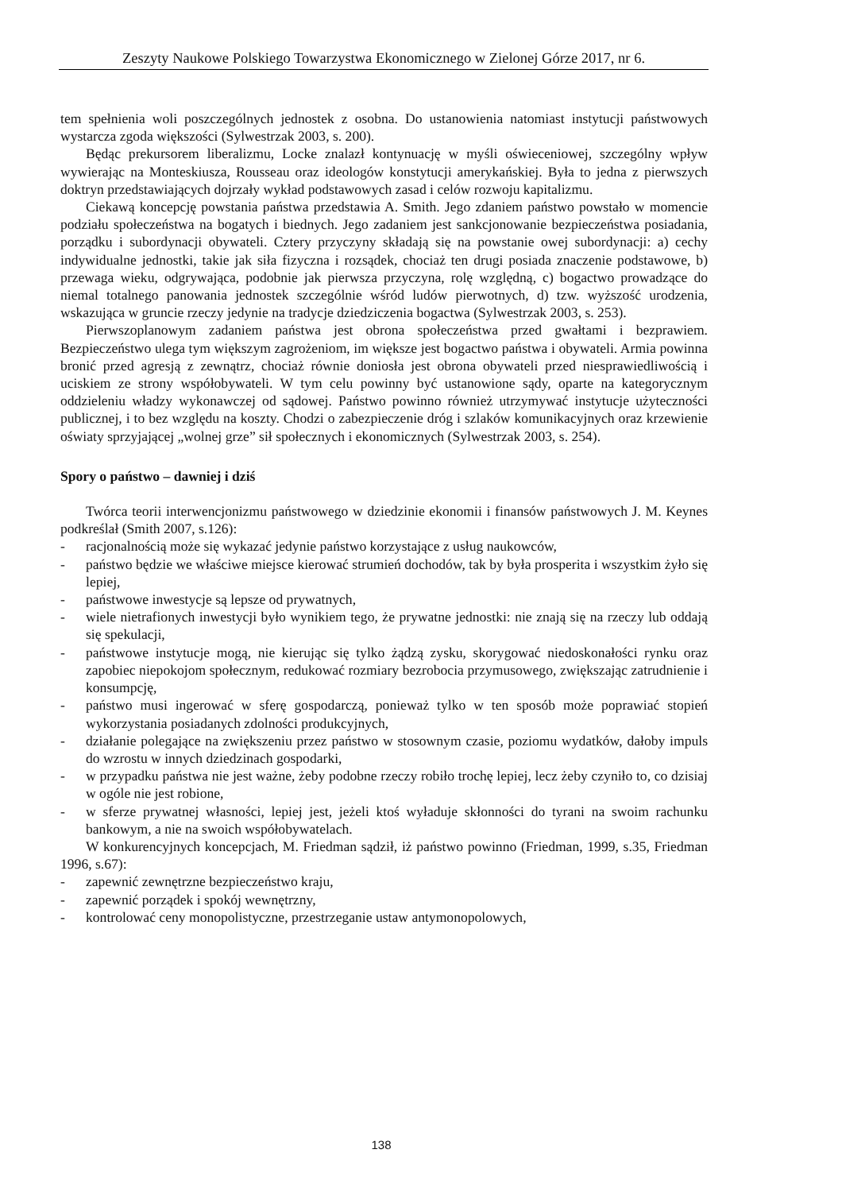Zeszyty Naukowe Polskiego Towarzystwa Ekonomicznego w Zielonej Górze 2017, nr 6.
tem spełnienia woli poszczególnych jednostek z osobna. Do ustanowienia natomiast instytucji państwowych wystarcza zgoda większości (Sylwestrzak 2003, s. 200).
Będąc prekursorem liberalizmu, Locke znalazł kontynuację w myśli oświeceniowej, szczególny wpływ wywierając na Monteskiusza, Rousseau oraz ideologów konstytucji amerykańskiej. Była to jedna z pierwszych doktryn przedstawiających dojrzały wykład podstawowych zasad i celów rozwoju kapitalizmu.
Ciekawą koncepcję powstania państwa przedstawia A. Smith. Jego zdaniem państwo powstało w momencie podziału społeczeństwa na bogatych i biednych. Jego zadaniem jest sankcjonowanie bezpieczeństwa posiadania, porządku i subordynacji obywateli. Cztery przyczyny składają się na powstanie owej subordynacji: a) cechy indywidualne jednostki, takie jak siła fizyczna i rozsądek, chociaż ten drugi posiada znaczenie podstawowe, b) przewaga wieku, odgrywająca, podobnie jak pierwsza przyczyna, rolę względną, c) bogactwo prowadzące do niemal totalnego panowania jednostek szczególnie wśród ludów pierwotnych, d) tzw. wyższość urodzenia, wskazująca w gruncie rzeczy jedynie na tradycje dziedziczenia bogactwa (Sylwestrzak 2003, s. 253).
Pierwszoplanowym zadaniem państwa jest obrona społeczeństwa przed gwałtami i bezprawiem. Bezpieczeństwo ulega tym większym zagrożeniom, im większe jest bogactwo państwa i obywateli. Armia powinna bronić przed agresją z zewnątrz, chociaż równie doniosła jest obrona obywateli przed niesprawiedliwością i uciskiem ze strony współobywateli. W tym celu powinny być ustanowione sądy, oparte na kategorycznym oddzieleniu władzy wykonawczej od sądowej. Państwo powinno również utrzymywać instytucje użyteczności publicznej, i to bez względu na koszty. Chodzi o zabezpieczenie dróg i szlaków komunikacyjnych oraz krzewienie oświaty sprzyjającej „wolnej grze” sił społecznych i ekonomicznych (Sylwestrzak 2003, s. 254).
Spory o państwo – dawniej i dziś
Twórca teorii interwencjonizmu państwowego w dziedzinie ekonomii i finansów państwowych J. M. Keynes podkreślał (Smith 2007, s.126):
- racjonalnością może się wykazać jedynie państwo korzystające z usług naukowców,
- państwo będzie we właściwe miejsce kierować strumień dochodów, tak by była prosperita i wszystkim żyło się lepiej,
- państwowe inwestycje są lepsze od prywatnych,
- wiele nietrafionych inwestycji było wynikiem tego, że prywatne jednostki: nie znają się na rzeczy lub oddają się spekulacji,
- państwowe instytucje mogą, nie kierując się tylko żądzą zysku, skorygować niedoskonałości rynku oraz zapobiec niepokojom społecznym, redukować rozmiary bezrobocia przymusowego, zwiększając zatrudnienie i konsumpcję,
- państwo musi ingerować w sferę gospodarczą, ponieważ tylko w ten sposób może poprawiać stopień wykorzystania posiadanych zdolności produkcyjnych,
- działanie polegające na zwiększeniu przez państwo w stosownym czasie, poziomu wydatków, dałoby impuls do wzrostu w innych dziedzinach gospodarki,
- w przypadku państwa nie jest ważne, żeby podobne rzeczy robiło trochę lepiej, lecz żeby czyniło to, co dzisiaj w ogóle nie jest robione,
- w sferze prywatnej własności, lepiej jest, jeżeli ktoś wyładuje skłonności do tyrani na swoim rachunku bankowym, a nie na swoich współobywatelach.
W konkurencyjnych koncepcjach, M. Friedman sądził, iż państwo powinno (Friedman, 1999, s.35, Friedman 1996, s.67):
- zapewnić zewnętrzne bezpieczeństwo kraju,
- zapewnić porządek i spokój wewnętrzny,
- kontrolować ceny monopolistyczne, przestrzeganie ustaw antymonopolowych,
138